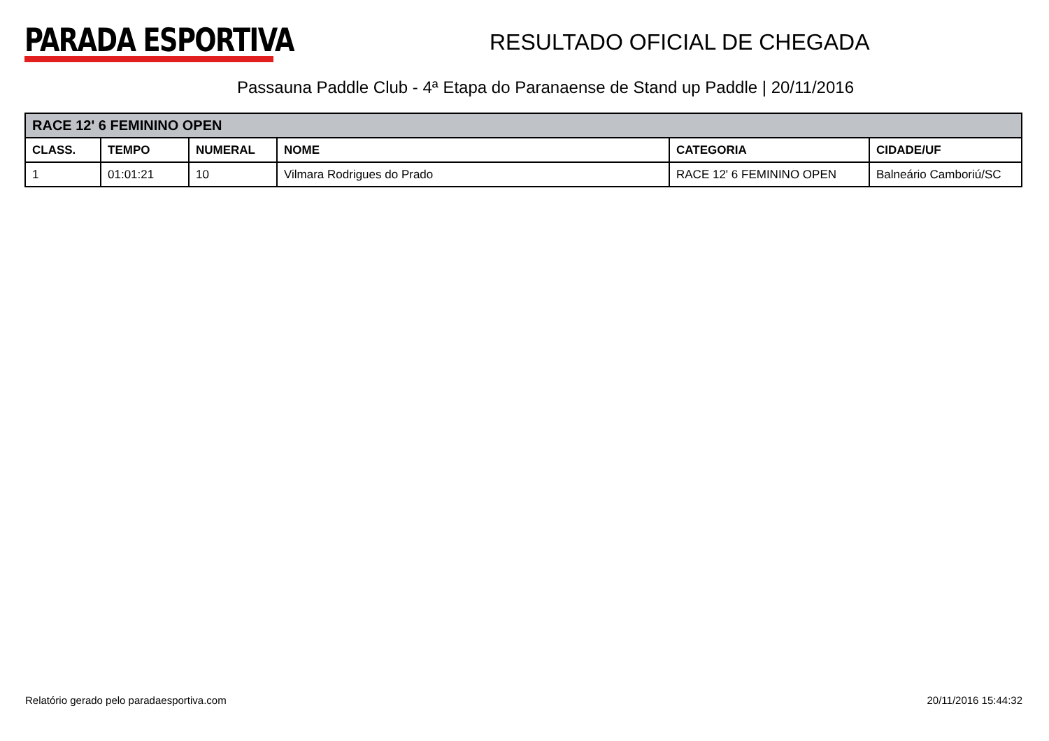PARADA ESPORTIVA
RESULTADO OFICIAL DE CHEGADA
Passauna Paddle Club - 4ª Etapa do Paranaense de Stand up Paddle | 20/11/2016
| RACE 12' 6 FEMININO OPEN | | | | | |
| --- | --- | --- | --- | --- | --- |
| CLASS. | TEMPO | NUMERAL | NOME | CATEGORIA | CIDADE/UF |
| 1 | 01:01:21 | 10 | Vilmara Rodrigues do Prado | RACE 12' 6 FEMININO OPEN | Balneário Camboriú/SC |
Relatório gerado pelo paradaesportiva.com 20/11/2016 15:44:32